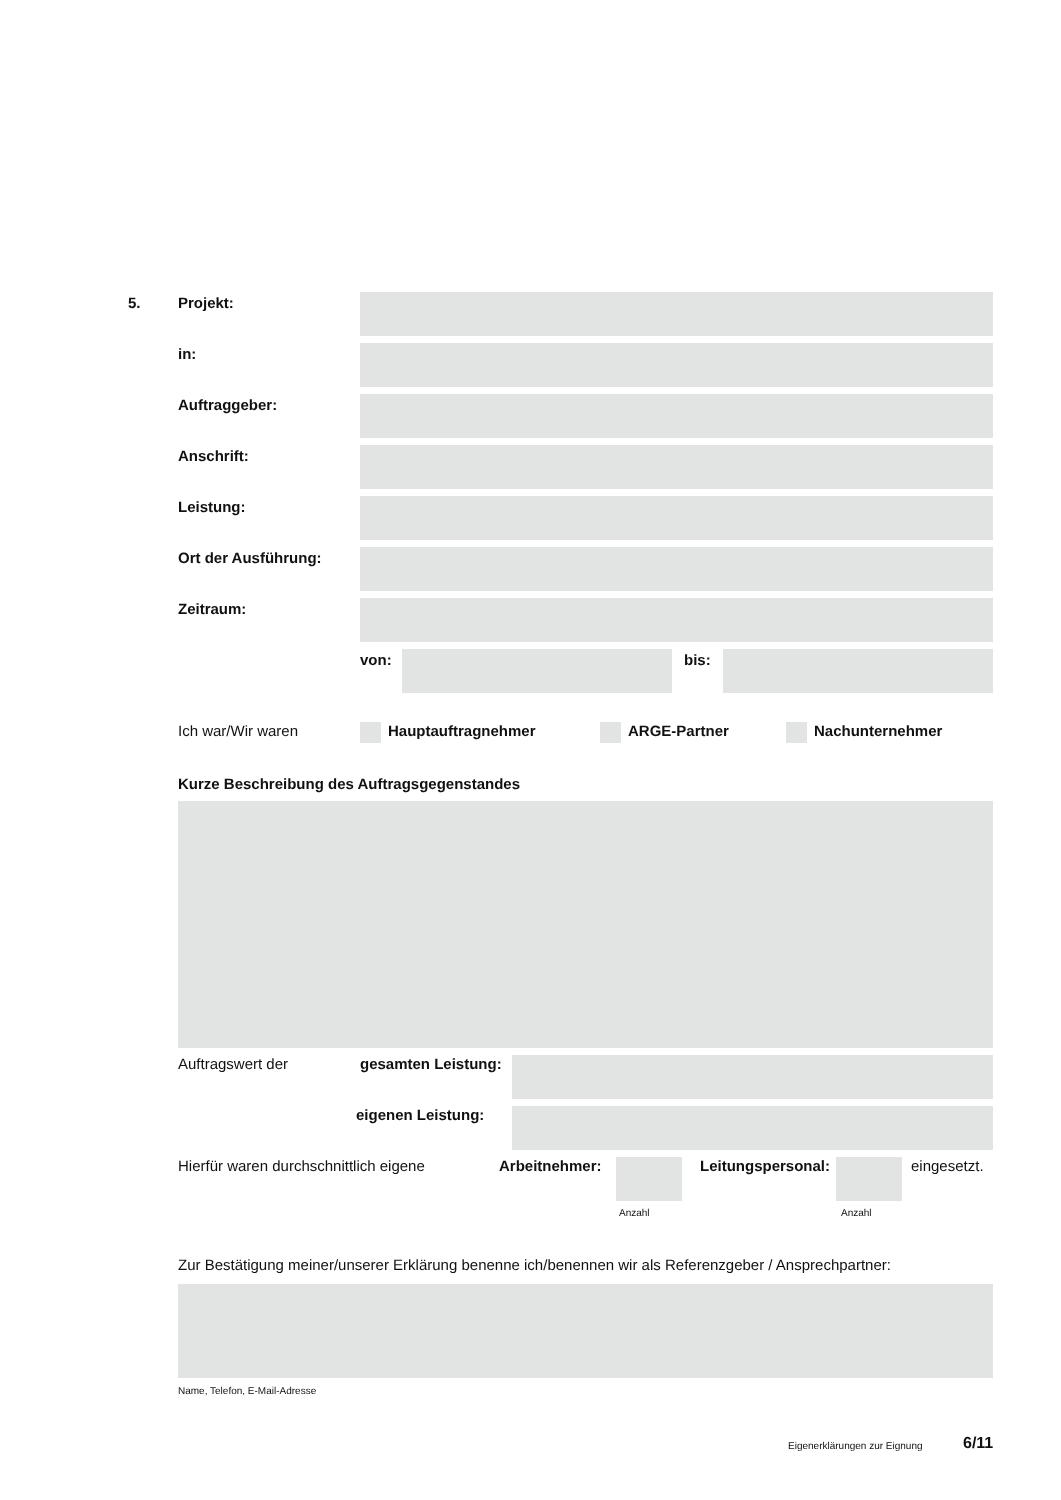5. Projekt:
in:
Auftraggeber:
Anschrift:
Leistung:
Ort der Ausführung:
Zeitraum:
von: bis:
Ich war/Wir waren Hauptauftragnehmer ARGE-Partner Nachunternehmer
Kurze Beschreibung des Auftragsgegenstandes
Auftragswert der gesamten Leistung:
eigenen Leistung:
Hierfür waren durchschnittlich eigene Arbeitnehmer: Leitungspersonal: eingesetzt.
Anzahl Anzahl
Zur Bestätigung meiner/unserer Erklärung benenne ich/benennen wir als Referenzgeber / Ansprechpartner:
Name, Telefon, E-Mail-Adresse
Eigenerklärungen zur Eignung 6/11